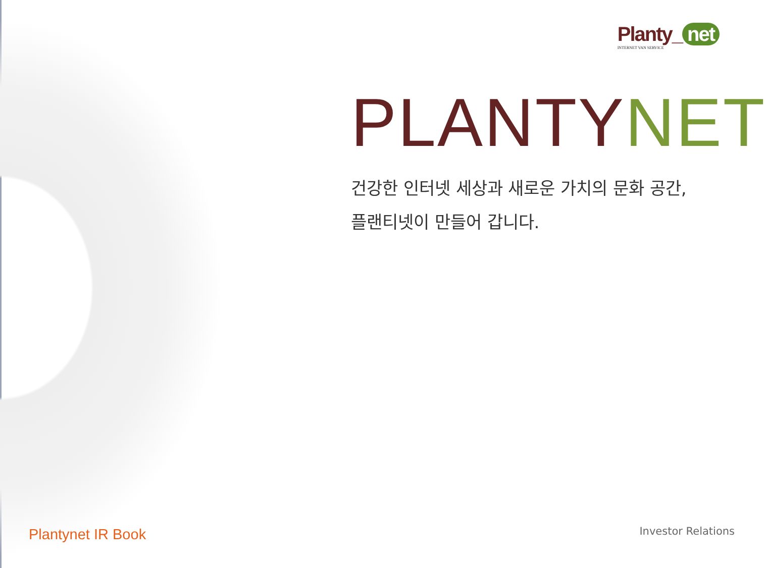Planty_ net
INTERNET VAN SERVICE
PLANTYNET
건강한 인터넷 세상과 새로운 가치의 문화 공간,
플랜티넷이 만들어 갑니다.
Plantynet IR Book Investor Relations